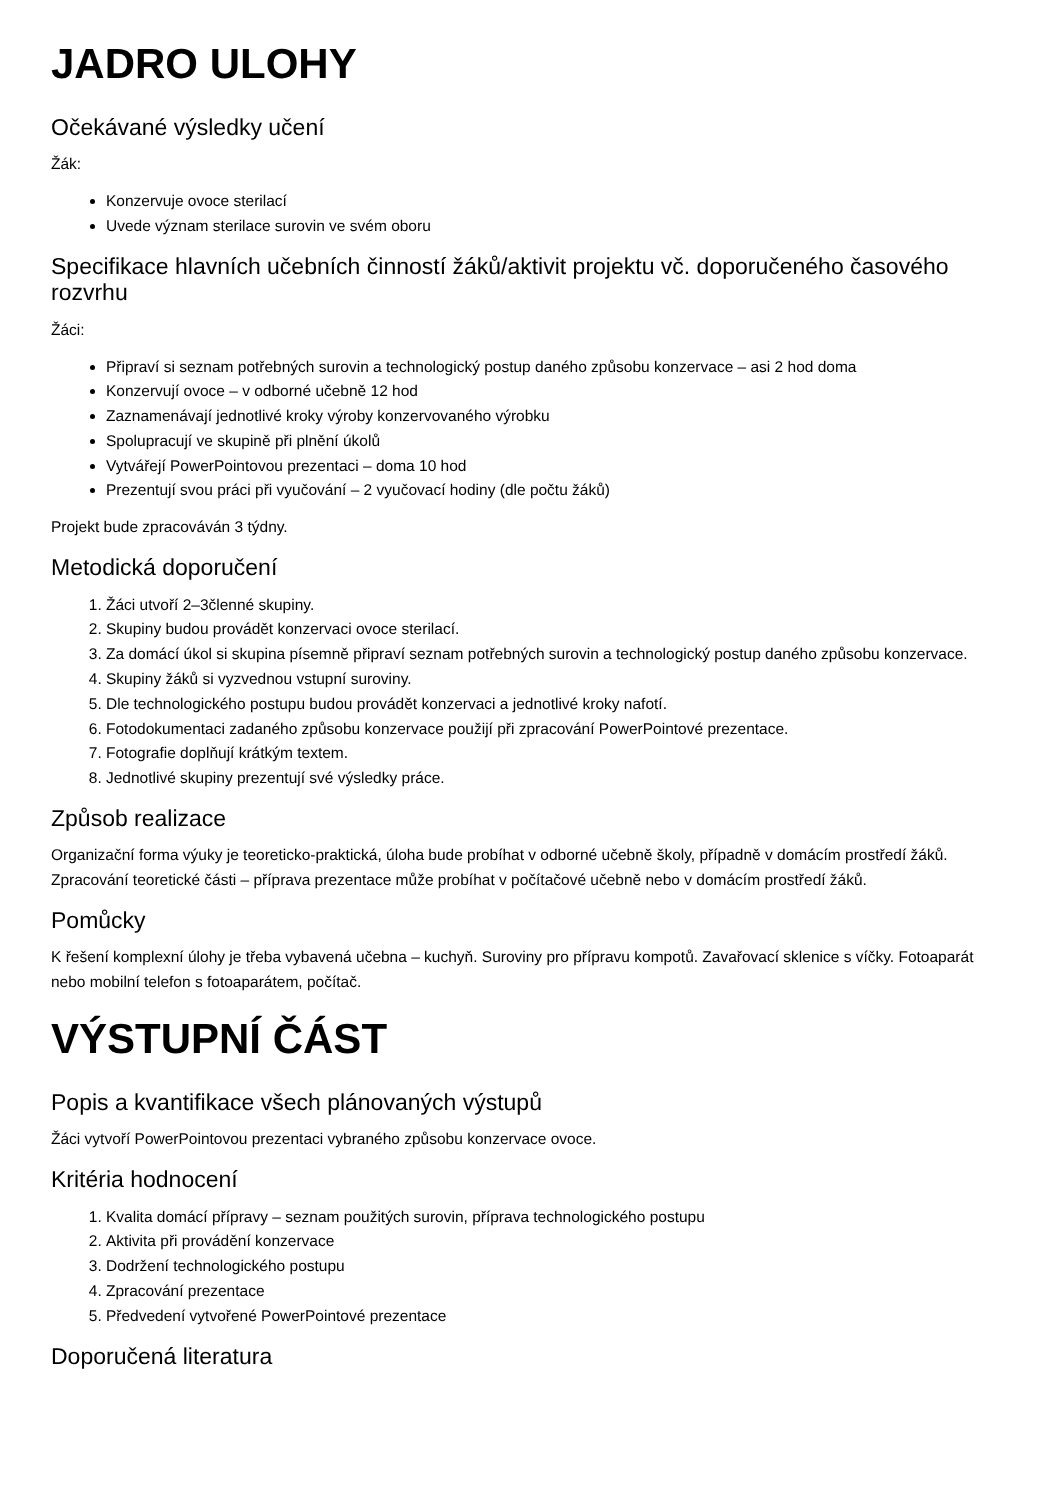JADRO ULOHY
Očekávané výsledky učení
Žák:
Konzervuje ovoce sterilací
Uvede význam sterilace surovin ve svém oboru
Specifikace hlavních učebních činností žáků/aktivit projektu vč. doporučeného časového rozvrhu
Žáci:
Připraví si seznam potřebných surovin a technologický postup daného způsobu konzervace – asi 2 hod doma
Konzervují ovoce – v odborné učebně 12 hod
Zaznamenávají jednotlivé kroky výroby konzervovaného výrobku
Spolupracují ve skupině při plnění úkolů
Vytvářejí PowerPointovou prezentaci – doma 10 hod
Prezentují svou práci při vyučování – 2 vyučovací hodiny (dle počtu žáků)
Projekt bude zpracováván 3 týdny.
Metodická doporučení
1. Žáci utvoří 2–3členné skupiny.
2. Skupiny budou provádět konzervaci ovoce sterilací.
3. Za domácí úkol si skupina písemně připraví seznam potřebných surovin a technologický postup daného způsobu konzervace.
4. Skupiny žáků si vyzvednou vstupní suroviny.
5. Dle technologického postupu budou provádět konzervaci a jednotlivé kroky nafotí.
6. Fotodokumentaci zadaného způsobu konzervace použijí při zpracování PowerPointové prezentace.
7. Fotografie doplňují krátkým textem.
8. Jednotlivé skupiny prezentují své výsledky práce.
Způsob realizace
Organizační forma výuky je teoreticko-praktická, úloha bude probíhat v odborné učebně školy, případně v domácím prostředí žáků. Zpracování teoretické části – příprava prezentace může probíhat v počítačové učebně nebo v domácím prostředí žáků.
Pomůcky
K řešení komplexní úlohy je třeba vybavená učebna – kuchyň. Suroviny pro přípravu kompotů. Zavařovací sklenice s víčky. Fotoaparát nebo mobilní telefon s fotoaparátem, počítač.
VÝSTUPNÍ ČÁST
Popis a kvantifikace všech plánovaných výstupů
Žáci vytvoří PowerPointovou prezentaci vybraného způsobu konzervace ovoce.
Kritéria hodnocení
1. Kvalita domácí přípravy – seznam použitých surovin, příprava technologického postupu
2. Aktivita při provádění konzervace
3. Dodržení technologického postupu
4. Zpracování prezentace
5. Předvedení vytvořené PowerPointové prezentace
Doporučená literatura